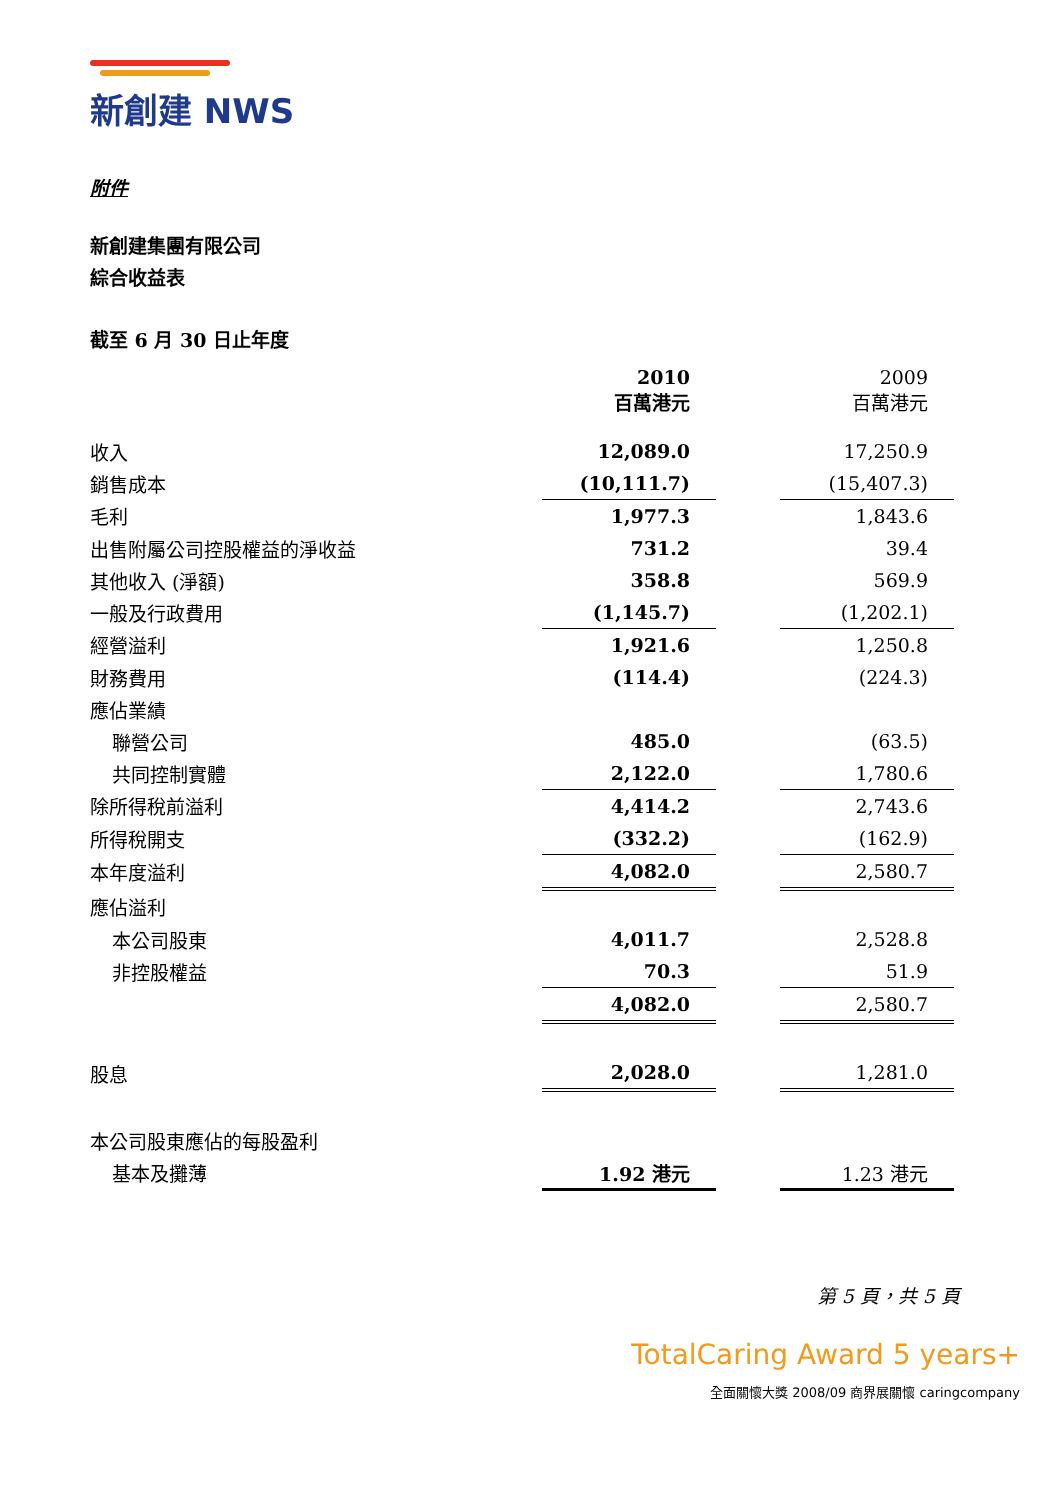新創建 NWS
附件
新創建集團有限公司
綜合收益表
截至 6 月 30 日止年度
| | 2010 百萬港元 | | 2009 百萬港元 |
| --- | --- | --- | --- |
| 收入 | 12,089.0 | | 17,250.9 |
| 銷售成本 | (10,111.7) | | (15,407.3) |
| 毛利 | 1,977.3 | | 1,843.6 |
| 出售附屬公司控股權益的淨收益 | 731.2 | | 39.4 |
| 其他收入 (淨額) | 358.8 | | 569.9 |
| 一般及行政費用 | (1,145.7) | | (1,202.1) |
| 經營溢利 | 1,921.6 | | 1,250.8 |
| 財務費用 | (114.4) | | (224.3) |
| 應佔業績 | | | |
| 聯營公司 | 485.0 | | (63.5) |
| 共同控制實體 | 2,122.0 | | 1,780.6 |
| 除所得稅前溢利 | 4,414.2 | | 2,743.6 |
| 所得稅開支 | (332.2) | | (162.9) |
| 本年度溢利 | 4,082.0 | | 2,580.7 |
| 應佔溢利 | | | |
| 本公司股東 | 4,011.7 | | 2,528.8 |
| 非控股權益 | 70.3 | | 51.9 |
| | 4,082.0 | | 2,580.7 |
| 股息 | 2,028.0 | | 1,281.0 |
| 本公司股東應佔的每股盈利 | | | |
| 基本及攤薄 | 1.92 港元 | | 1.23 港元 |
第 5 頁，共 5 頁
TotalCaring Award 5 years+
全面關懷大獎 2008/09 商界展關懷 caringcompany